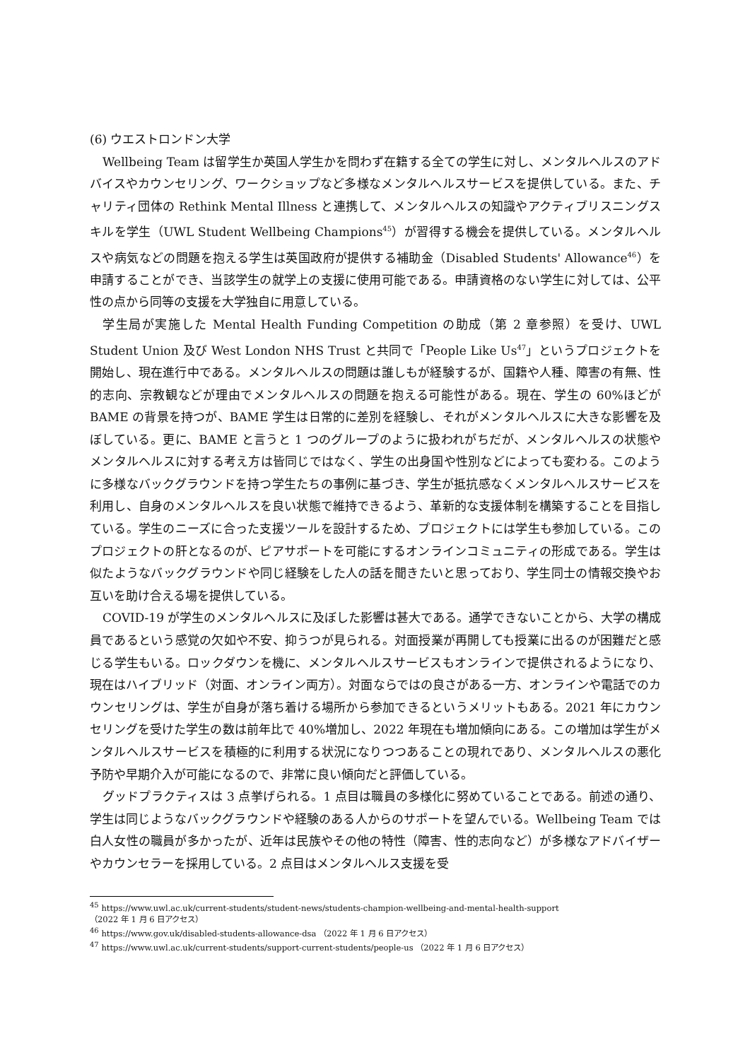(6) ウエストロンドン大学
Wellbeing Team は留学生か英国人学生かを問わず在籍する全ての学生に対し、メンタルヘルスのアドバイスやカウンセリング、ワークショップなど多様なメンタルヘルスサービスを提供している。また、チャリティ団体の Rethink Mental Illness と連携して、メンタルヘルスの知識やアクティブリスニングスキルを学生（UWL Student Wellbeing Champions<sup>45</sup>）が習得する機会を提供している。メンタルヘルスや病気などの問題を抱える学生は英国政府が提供する補助金（Disabled Students' Allowance<sup>46</sup>）を申請することができ、当該学生の就学上の支援に使用可能である。申請資格のない学生に対しては、公平性の点から同等の支援を大学独自に用意している。
学生局が実施した Mental Health Funding Competition の助成（第 2 章参照）を受け、UWL Student Union 及び West London NHS Trust と共同で「People Like Us<sup>47</sup>」というプロジェクトを開始し、現在進行中である。メンタルヘルスの問題は誰しもが経験するが、国籍や人種、障害の有無、性的志向、宗教観などが理由でメンタルヘルスの問題を抱える可能性がある。現在、学生の 60%ほどが BAME の背景を持つが、BAME 学生は日常的に差別を経験し、それがメンタルヘルスに大きな影響を及ぼしている。更に、BAME と言うと 1 つのグループのように扱われがちだが、メンタルヘルスの状態やメンタルヘルスに対する考え方は皆同じではなく、学生の出身国や性別などによっても変わる。このように多様なバックグラウンドを持つ学生たちの事例に基づき、学生が抵抗感なくメンタルヘルスサービスを利用し、自身のメンタルヘルスを良い状態で維持できるよう、革新的な支援体制を構築することを目指している。学生のニーズに合った支援ツールを設計するため、プロジェクトには学生も参加している。このプロジェクトの肝となるのが、ピアサポートを可能にするオンラインコミュニティの形成である。学生は似たようなバックグラウンドや同じ経験をした人の話を聞きたいと思っており、学生同士の情報交換やお互いを助け合える場を提供している。
COVID-19 が学生のメンタルヘルスに及ぼした影響は甚大である。通学できないことから、大学の構成員であるという感覚の欠如や不安、抑うつが見られる。対面授業が再開しても授業に出るのが困難だと感じる学生もいる。ロックダウンを機に、メンタルヘルスサービスもオンラインで提供されるようになり、現在はハイブリッド（対面、オンライン両方）。対面ならではの良さがある一方、オンラインや電話でのカウンセリングは、学生が自身が落ち着ける場所から参加できるというメリットもある。2021 年にカウンセリングを受けた学生の数は前年比で 40%増加し、2022 年現在も増加傾向にある。この増加は学生がメンタルヘルスサービスを積極的に利用する状況になりつつあることの現れであり、メンタルヘルスの悪化予防や早期介入が可能になるので、非常に良い傾向だと評価している。
グッドプラクティスは 3 点挙げられる。1 点目は職員の多様化に努めていることである。前述の通り、学生は同じようなバックグラウンドや経験のある人からのサポートを望んでいる。Wellbeing Team では白人女性の職員が多かったが、近年は民族やその他の特性（障害、性的志向など）が多様なアドバイザーやカウンセラーを採用している。2 点目はメンタルヘルス支援を受
<sup>45</sup> https://www.uwl.ac.uk/current-students/student-news/students-champion-wellbeing-and-mental-health-support
（2022 年 1 月 6 日アクセス）
<sup>46</sup> https://www.gov.uk/disabled-students-allowance-dsa （2022 年 1 月 6 日アクセス）
<sup>47</sup> https://www.uwl.ac.uk/current-students/support-current-students/people-us （2022 年 1 月 6 日アクセス）